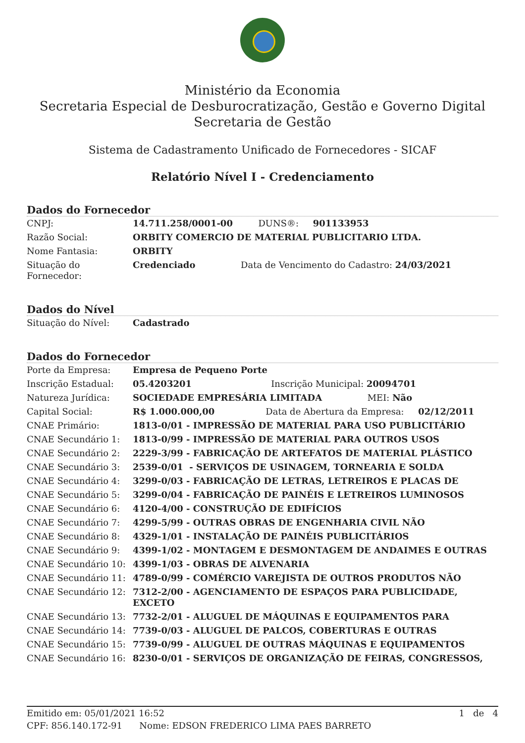Ministério da Economia
Secretaria Especial de Desburocratização, Gestão e Governo Digital
Secretaria de Gestão
Sistema de Cadastramento Unificado de Fornecedores - SICAF
Relatório Nível I - Credenciamento
Dados do Fornecedor
| CNPJ: | 14.711.258/0001-00 DUNS®: 901133953 |
| Razão Social: | ORBITY COMERCIO DE MATERIAL PUBLICITARIO LTDA. |
| Nome Fantasia: | ORBITY |
| Situação do Fornecedor: | Credenciado Data de Vencimento do Cadastro: 24/03/2021 |
Dados do Nível
| Situação do Nível: | Cadastrado |
Dados do Fornecedor
| Porte da Empresa: | Empresa de Pequeno Porte |
| Inscrição Estadual: | 05.4203201 Inscrição Municipal: 20094701 |
| Natureza Jurídica: | SOCIEDADE EMPRESÁRIA LIMITADA MEI: Não |
| Capital Social: | R$ 1.000.000,00 Data de Abertura da Empresa: 02/12/2011 |
| CNAE Primário: | 1813-0/01 - IMPRESSÃO DE MATERIAL PARA USO PUBLICITÁRIO |
| CNAE Secundário 1: | 1813-0/99 - IMPRESSÃO DE MATERIAL PARA OUTROS USOS |
| CNAE Secundário 2: | 2229-3/99 - FABRICAÇÃO DE ARTEFATOS DE MATERIAL PLÁSTICO |
| CNAE Secundário 3: | 2539-0/01 - SERVIÇOS DE USINAGEM, TORNEARIA E SOLDA |
| CNAE Secundário 4: | 3299-0/03 - FABRICAÇÃO DE LETRAS, LETREIROS E PLACAS DE |
| CNAE Secundário 5: | 3299-0/04 - FABRICAÇÃO DE PAINÉIS E LETREIROS LUMINOSOS |
| CNAE Secundário 6: | 4120-4/00 - CONSTRUÇÃO DE EDIFÍCIOS |
| CNAE Secundário 7: | 4299-5/99 - OUTRAS OBRAS DE ENGENHARIA CIVIL NÃO |
| CNAE Secundário 8: | 4329-1/01 - INSTALAÇÃO DE PAINÉIS PUBLICITÁRIOS |
| CNAE Secundário 9: | 4399-1/02 - MONTAGEM E DESMONTAGEM DE ANDAIMES E OUTRAS |
| CNAE Secundário 10: | 4399-1/03 - OBRAS DE ALVENARIA |
| CNAE Secundário 11: | 4789-0/99 - COMÉRCIO VAREJISTA DE OUTROS PRODUTOS NÃO |
| CNAE Secundário 12: | 7312-2/00 - AGENCIAMENTO DE ESPAÇOS PARA PUBLICIDADE, EXCETO |
| CNAE Secundário 13: | 7732-2/01 - ALUGUEL DE MÁQUINAS E EQUIPAMENTOS PARA |
| CNAE Secundário 14: | 7739-0/03 - ALUGUEL DE PALCOS, COBERTURAS E OUTRAS |
| CNAE Secundário 15: | 7739-0/99 - ALUGUEL DE OUTRAS MÁQUINAS E EQUIPAMENTOS |
| CNAE Secundário 16: | 8230-0/01 - SERVIÇOS DE ORGANIZAÇÃO DE FEIRAS, CONGRESSOS, |
Emitido em: 05/01/2021 16:52 1 de 4
CPF: 856.140.172-91 Nome: EDSON FREDERICO LIMA PAES BARRETO